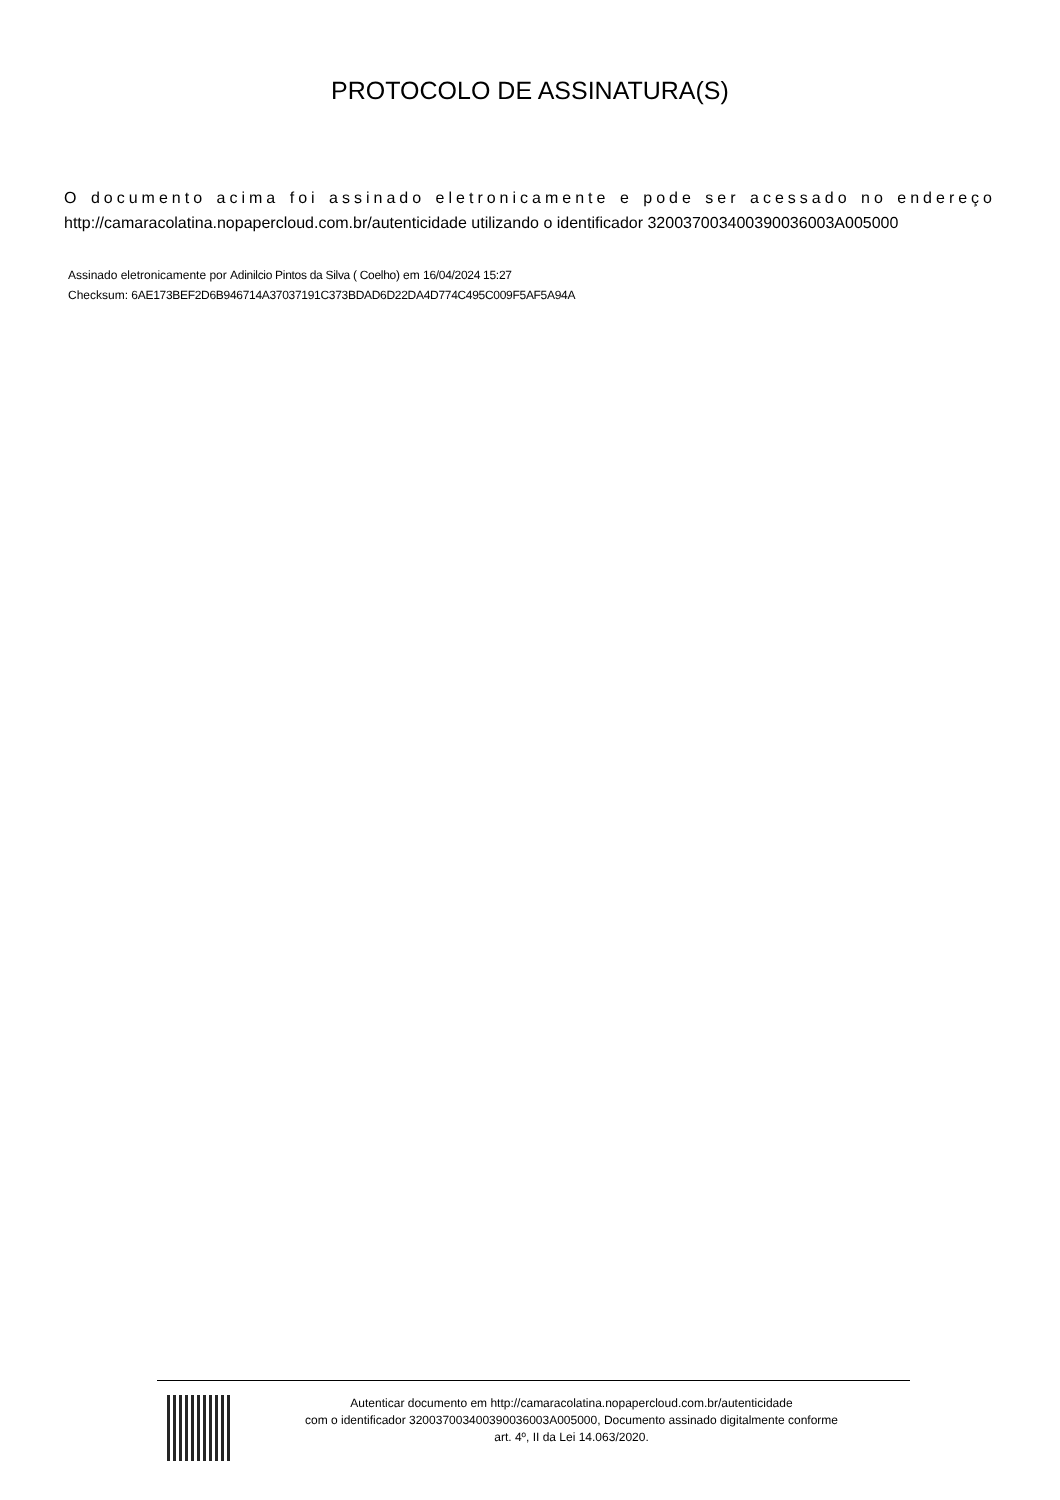PROTOCOLO DE ASSINATURA(S)
O documento acima foi assinado eletronicamente e pode ser acessado no endereço http://camaracolatina.nopapercloud.com.br/autenticidade utilizando o identificador 320037003400390036003A005000
Assinado eletronicamente por Adinilcio Pintos da Silva ( Coelho) em 16/04/2024 15:27
Checksum: 6AE173BEF2D6B946714A37037191C373BDAD6D22DA4D774C495C009F5AF5A94A
Autenticar documento em http://camaracolatina.nopapercloud.com.br/autenticidade
com o identificador 320037003400390036003A005000, Documento assinado digitalmente conforme
art. 4º, II da Lei 14.063/2020.